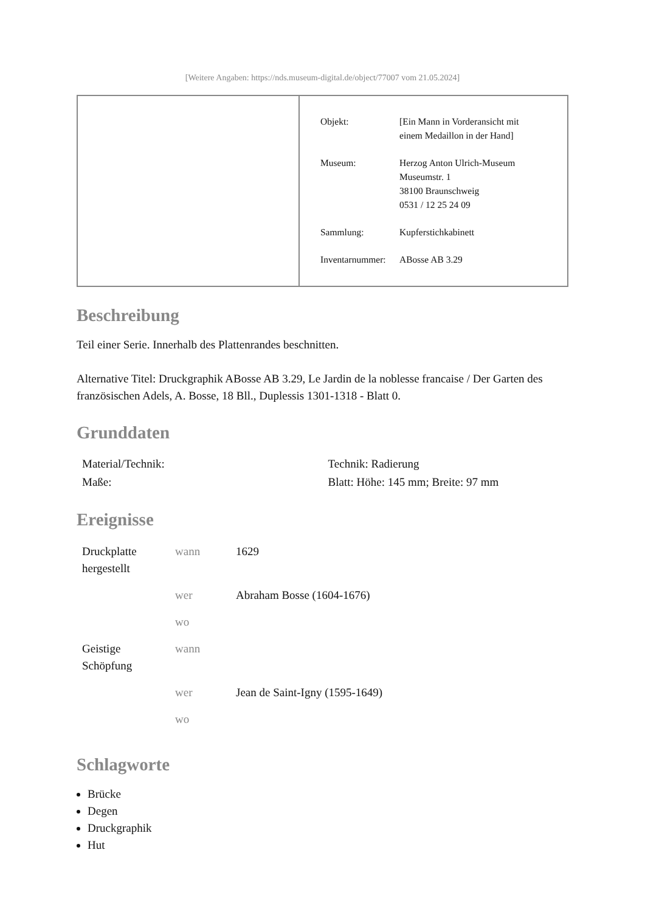[Weitere Angaben: https://nds.museum-digital.de/object/77007 vom 21.05.2024]
| Objekt: | [Ein Mann in Vorderansicht mit einem Medaillon in der Hand] |
| Museum: | Herzog Anton Ulrich-Museum Museumstr. 1 38100 Braunschweig 0531 / 12 25 24 09 |
| Sammlung: | Kupferstichkabinett |
| Inventarnummer: | ABosse AB 3.29 |
Beschreibung
Teil einer Serie. Innerhalb des Plattenrandes beschnitten.
Alternative Titel: Druckgraphik ABosse AB 3.29, Le Jardin de la noblesse francaise / Der Garten des französischen Adels, A. Bosse, 18 Bll., Duplessis 1301-1318 - Blatt 0.
Grunddaten
| Material/Technik: | Technik: Radierung |
| Maße: | Blatt: Höhe: 145 mm; Breite: 97 mm |
Ereignisse
| Druckplatte hergestellt | wann | 1629 |
| | wer | Abraham Bosse (1604-1676) |
| | wo | |
| Geistige Schöpfung | wann | |
| | wer | Jean de Saint-Igny (1595-1649) |
| | wo | |
Schlagworte
Brücke
Degen
Druckgraphik
Hut